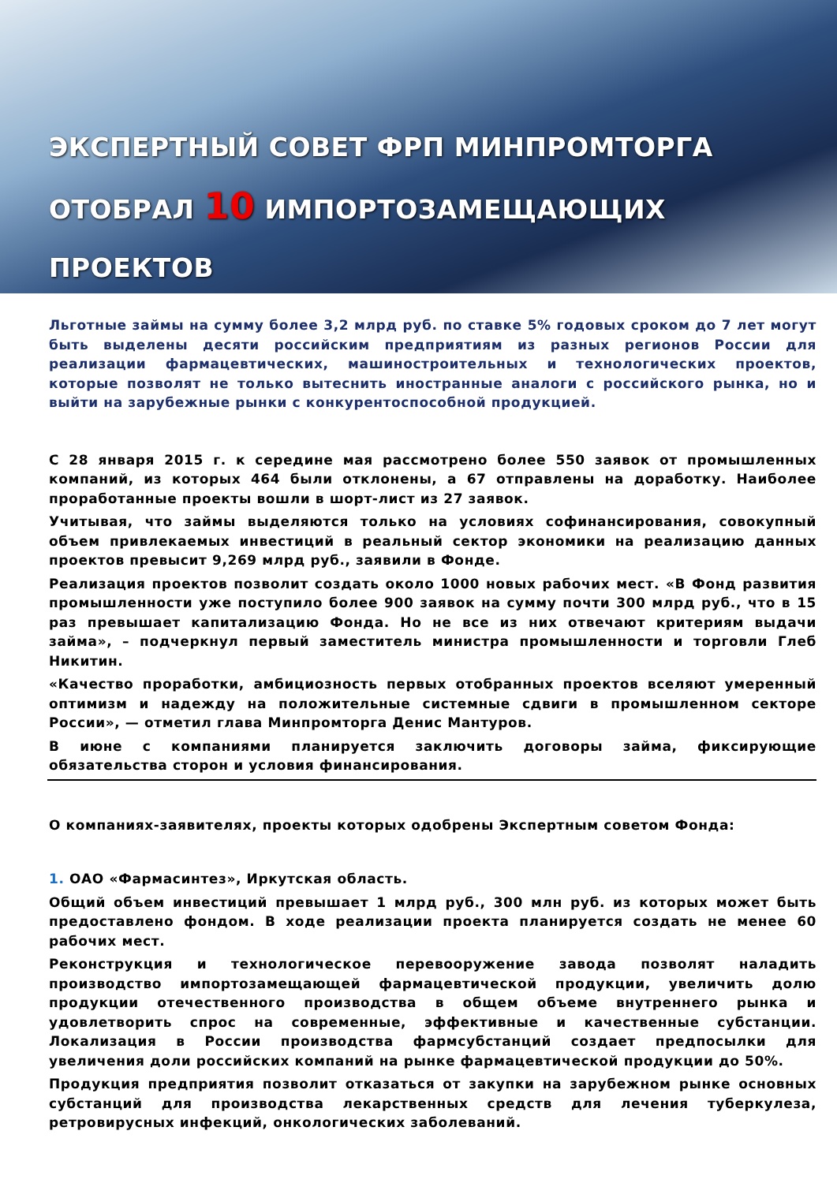ЭКСПЕРТНЫЙ СОВЕТ ФРП МИНПРОМТОРГА
ОТОБРАЛ 10 ИМПОРТОЗАМЕЩАЮЩИХ ПРОЕКТОВ
Льготные займы на сумму более 3,2 млрд руб. по ставке 5% годовых сроком до 7 лет могут быть выделены десяти российским предприятиям из разных регионов России для реализации фармацевтических, машиностроительных и технологических проектов, которые позволят не только вытеснить иностранные аналоги с российского рынка, но и выйти на зарубежные рынки с конкурентоспособной продукцией.
С 28 января 2015 г. к середине мая рассмотрено более 550 заявок от промышленных компаний, из которых 464 были отклонены, а 67 отправлены на доработку. Наиболее проработанные проекты вошли в шорт-лист из 27 заявок.
Учитывая, что займы выделяются только на условиях софинансирования, совокупный объем привлекаемых инвестиций в реальный сектор экономики на реализацию данных проектов превысит 9,269 млрд руб., заявили в Фонде.
Реализация проектов позволит создать около 1000 новых рабочих мест. «В Фонд развития промышленности уже поступило более 900 заявок на сумму почти 300 млрд руб., что в 15 раз превышает капитализацию Фонда. Но не все из них отвечают критериям выдачи займа», – подчеркнул первый заместитель министра промышленности и торговли Глеб Никитин.
«Качество проработки, амбициозность первых отобранных проектов вселяют умеренный оптимизм и надежду на положительные системные сдвиги в промышленном секторе России», — отметил глава Минпромторга Денис Мантуров.
В июне с компаниями планируется заключить договоры займа, фиксирующие обязательства сторон и условия финансирования.
О компаниях-заявителях, проекты которых одобрены Экспертным советом Фонда:
1. ОАО «Фармасинтез», Иркутская область.
Общий объем инвестиций превышает 1 млрд руб., 300 млн руб. из которых может быть предоставлено фондом. В ходе реализации проекта планируется создать не менее 60 рабочих мест.
Реконструкция и технологическое перевооружение завода позволят наладить производство импортозамещающей фармацевтической продукции, увеличить долю продукции отечественного производства в общем объеме внутреннего рынка и удовлетворить спрос на современные, эффективные и качественные субстанции. Локализация в России производства фармсубстанций создает предпосылки для увеличения доли российских компаний на рынке фармацевтической продукции до 50%.
Продукция предприятия позволит отказаться от закупки на зарубежном рынке основных субстанций для производства лекарственных средств для лечения туберкулеза, ретровирусных инфекций, онкологических заболеваний.